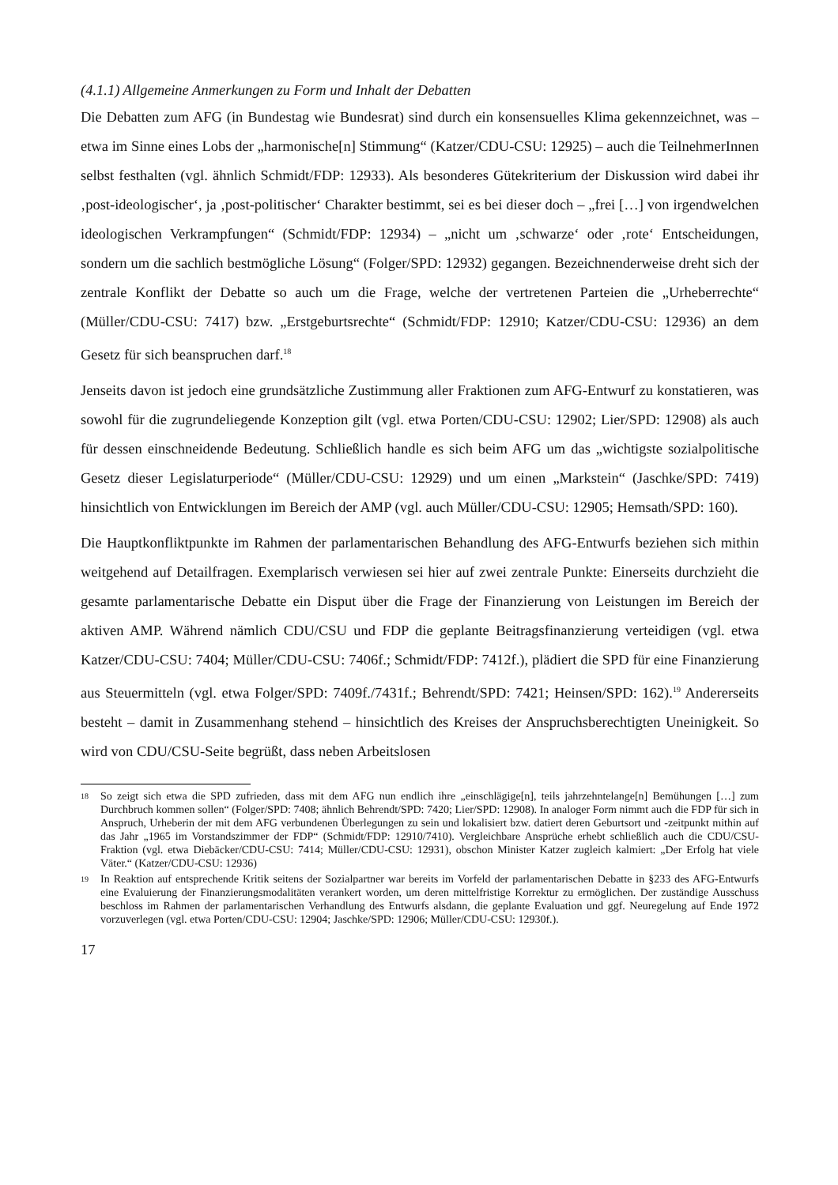(4.1.1) Allgemeine Anmerkungen zu Form und Inhalt der Debatten
Die Debatten zum AFG (in Bundestag wie Bundesrat) sind durch ein konsensuelles Klima gekennzeichnet, was – etwa im Sinne eines Lobs der „harmonische[n] Stimmung“ (Katzer/CDU-CSU: 12925) – auch die TeilnehmerInnen selbst festhalten (vgl. ähnlich Schmidt/FDP: 12933). Als besonderes Gütekriterium der Diskussion wird dabei ihr ‚post-ideologischer‘, ja ‚post-politischer‘ Charakter bestimmt, sei es bei dieser doch – „frei […] von irgendwelchen ideologischen Verkrampfungen“ (Schmidt/FDP: 12934) – „nicht um ‚schwarze‘ oder ‚rote‘ Entscheidungen, sondern um die sachlich bestmögliche Lösung“ (Folger/SPD: 12932) gegangen. Bezeichnenderweise dreht sich der zentrale Konflikt der Debatte so auch um die Frage, welche der vertretenen Parteien die „Urheberrechte“ (Müller/CDU-CSU: 7417) bzw. „Erstgeburtsrechte“ (Schmidt/FDP: 12910; Katzer/CDU-CSU: 12936) an dem Gesetz für sich beanspruchen darf.<sup>18</sup>
Jenseits davon ist jedoch eine grundsätzliche Zustimmung aller Fraktionen zum AFG-Entwurf zu konstatieren, was sowohl für die zugrundeliegende Konzeption gilt (vgl. etwa Porten/CDU-CSU: 12902; Lier/SPD: 12908) als auch für dessen einschneidende Bedeutung. Schließlich handle es sich beim AFG um das „wichtigste sozialpolitische Gesetz dieser Legislaturperiode“ (Müller/CDU-CSU: 12929) und um einen „Markstein“ (Jaschke/SPD: 7419) hinsichtlich von Entwicklungen im Bereich der AMP (vgl. auch Müller/CDU-CSU: 12905; Hemsath/SPD: 160).
Die Hauptkonfliktpunkte im Rahmen der parlamentarischen Behandlung des AFG-Entwurfs beziehen sich mithin weitgehend auf Detailfragen. Exemplarisch verwiesen sei hier auf zwei zentrale Punkte: Einerseits durchzieht die gesamte parlamentarische Debatte ein Disput über die Frage der Finanzierung von Leistungen im Bereich der aktiven AMP. Während nämlich CDU/CSU und FDP die geplante Beitragsfinanzierung verteidigen (vgl. etwa Katzer/CDU-CSU: 7404; Müller/CDU-CSU: 7406f.; Schmidt/FDP: 7412f.), plädiert die SPD für eine Finanzierung aus Steuermitteln (vgl. etwa Folger/SPD: 7409f./7431f.; Behrendt/SPD: 7421; Heinsen/SPD: 162).<sup>19</sup> Andererseits besteht – damit in Zusammenhang stehend – hinsichtlich des Kreises der Anspruchsberechtigten Uneinigkeit. So wird von CDU/CSU-Seite begrüßt, dass neben Arbeitslosen
18 So zeigt sich etwa die SPD zufrieden, dass mit dem AFG nun endlich ihre „einschlägige[n], teils jahrzehntelange[n] Bemühungen […] zum Durchbruch kommen sollen“ (Folger/SPD: 7408; ähnlich Behrendt/SPD: 7420; Lier/SPD: 12908). In analoger Form nimmt auch die FDP für sich in Anspruch, Urheberin der mit dem AFG verbundenen Überlegungen zu sein und lokalisiert bzw. datiert deren Geburtsort und -zeitpunkt mithin auf das Jahr „1965 im Vorstandszimmer der FDP“ (Schmidt/FDP: 12910/7410). Vergleichbare Ansprüche erhebt schließlich auch die CDU/CSU-Fraktion (vgl. etwa Diebäcker/CDU-CSU: 7414; Müller/CDU-CSU: 12931), obschon Minister Katzer zugleich kalmiert: „Der Erfolg hat viele Väter.“ (Katzer/CDU-CSU: 12936)
19 In Reaktion auf entsprechende Kritik seitens der Sozialpartner war bereits im Vorfeld der parlamentarischen Debatte in §233 des AFG-Entwurfs eine Evaluierung der Finanzierungsmodalitäten verankert worden, um deren mittelfristige Korrektur zu ermöglichen. Der zuständige Ausschuss beschloss im Rahmen der parlamentarischen Verhandlung des Entwurfs alsdann, die geplante Evaluation und ggf. Neuregelung auf Ende 1972 vorzuverlegen (vgl. etwa Porten/CDU-CSU: 12904; Jaschke/SPD: 12906; Müller/CDU-CSU: 12930f.).
17